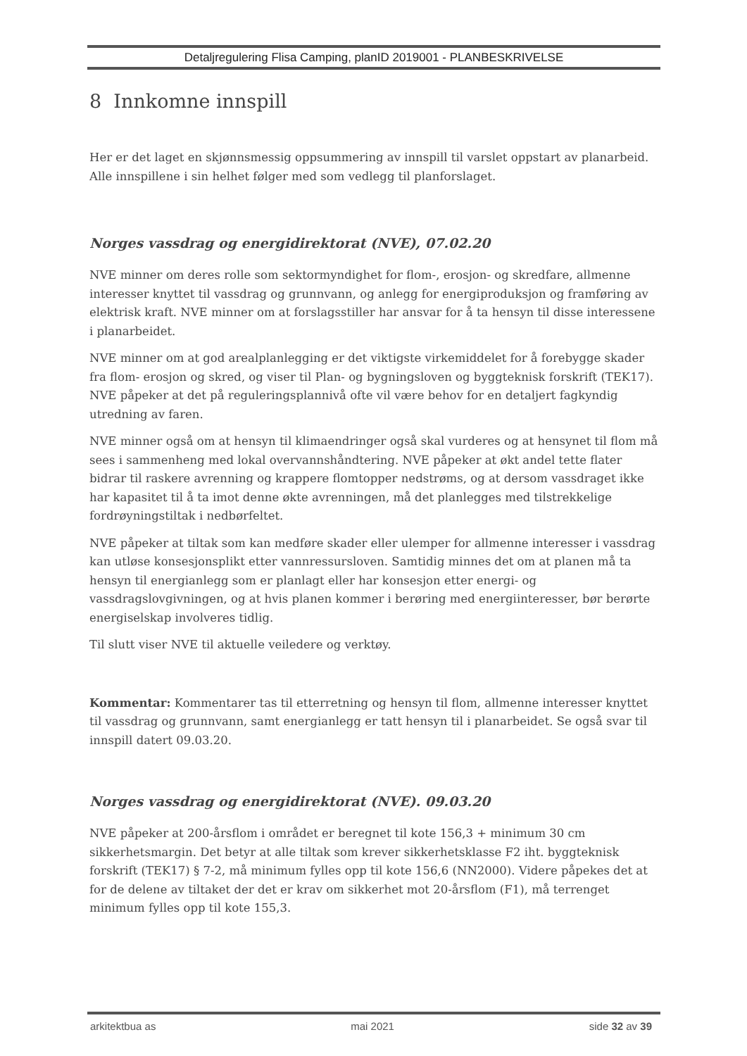Detaljregulering Flisa Camping, planID 2019001 - PLANBESKRIVELSE
8 Innkomne innspill
Her er det laget en skjønnsmessig oppsummering av innspill til varslet oppstart av planarbeid. Alle innspillene i sin helhet følger med som vedlegg til planforslaget.
Norges vassdrag og energidirektorat (NVE), 07.02.20
NVE minner om deres rolle som sektormyndighet for flom-, erosjon- og skredfare, allmenne interesser knyttet til vassdrag og grunnvann, og anlegg for energiproduksjon og framføring av elektrisk kraft. NVE minner om at forslagsstiller har ansvar for å ta hensyn til disse interessene i planarbeidet.
NVE minner om at god arealplanlegging er det viktigste virkemiddelet for å forebygge skader fra flom- erosjon og skred, og viser til Plan- og bygningsloven og byggteknisk forskrift (TEK17). NVE påpeker at det på reguleringsplannivå ofte vil være behov for en detaljert fagkyndig utredning av faren.
NVE minner også om at hensyn til klimaendringer også skal vurderes og at hensynet til flom må sees i sammenheng med lokal overvannshåndtering. NVE påpeker at økt andel tette flater bidrar til raskere avrenning og krappere flomtopper nedstrøms, og at dersom vassdraget ikke har kapasitet til å ta imot denne økte avrenningen, må det planlegges med tilstrekkelige fordrøyningstiltak i nedbørfeltet.
NVE påpeker at tiltak som kan medføre skader eller ulemper for allmenne interesser i vassdrag kan utløse konsesjonsplikt etter vannressursloven. Samtidig minnes det om at planen må ta hensyn til energianlegg som er planlagt eller har konsesjon etter energi- og vassdragslovgivningen, og at hvis planen kommer i berøring med energiinteresser, bør berørte energiselskap involveres tidlig.
Til slutt viser NVE til aktuelle veiledere og verktøy.
Kommentar: Kommentarer tas til etterretning og hensyn til flom, allmenne interesser knyttet til vassdrag og grunnvann, samt energianlegg er tatt hensyn til i planarbeidet. Se også svar til innspill datert 09.03.20.
Norges vassdrag og energidirektorat (NVE). 09.03.20
NVE påpeker at 200-årsflom i området er beregnet til kote 156,3 + minimum 30 cm sikkerhetsmargin. Det betyr at alle tiltak som krever sikkerhetsklasse F2 iht. byggteknisk forskrift (TEK17) § 7-2, må minimum fylles opp til kote 156,6 (NN2000). Videre påpekes det at for de delene av tiltaket der det er krav om sikkerhet mot 20-årsflom (F1), må terrenget minimum fylles opp til kote 155,3.
arkitektbua as mai 2021 side 32 av 39